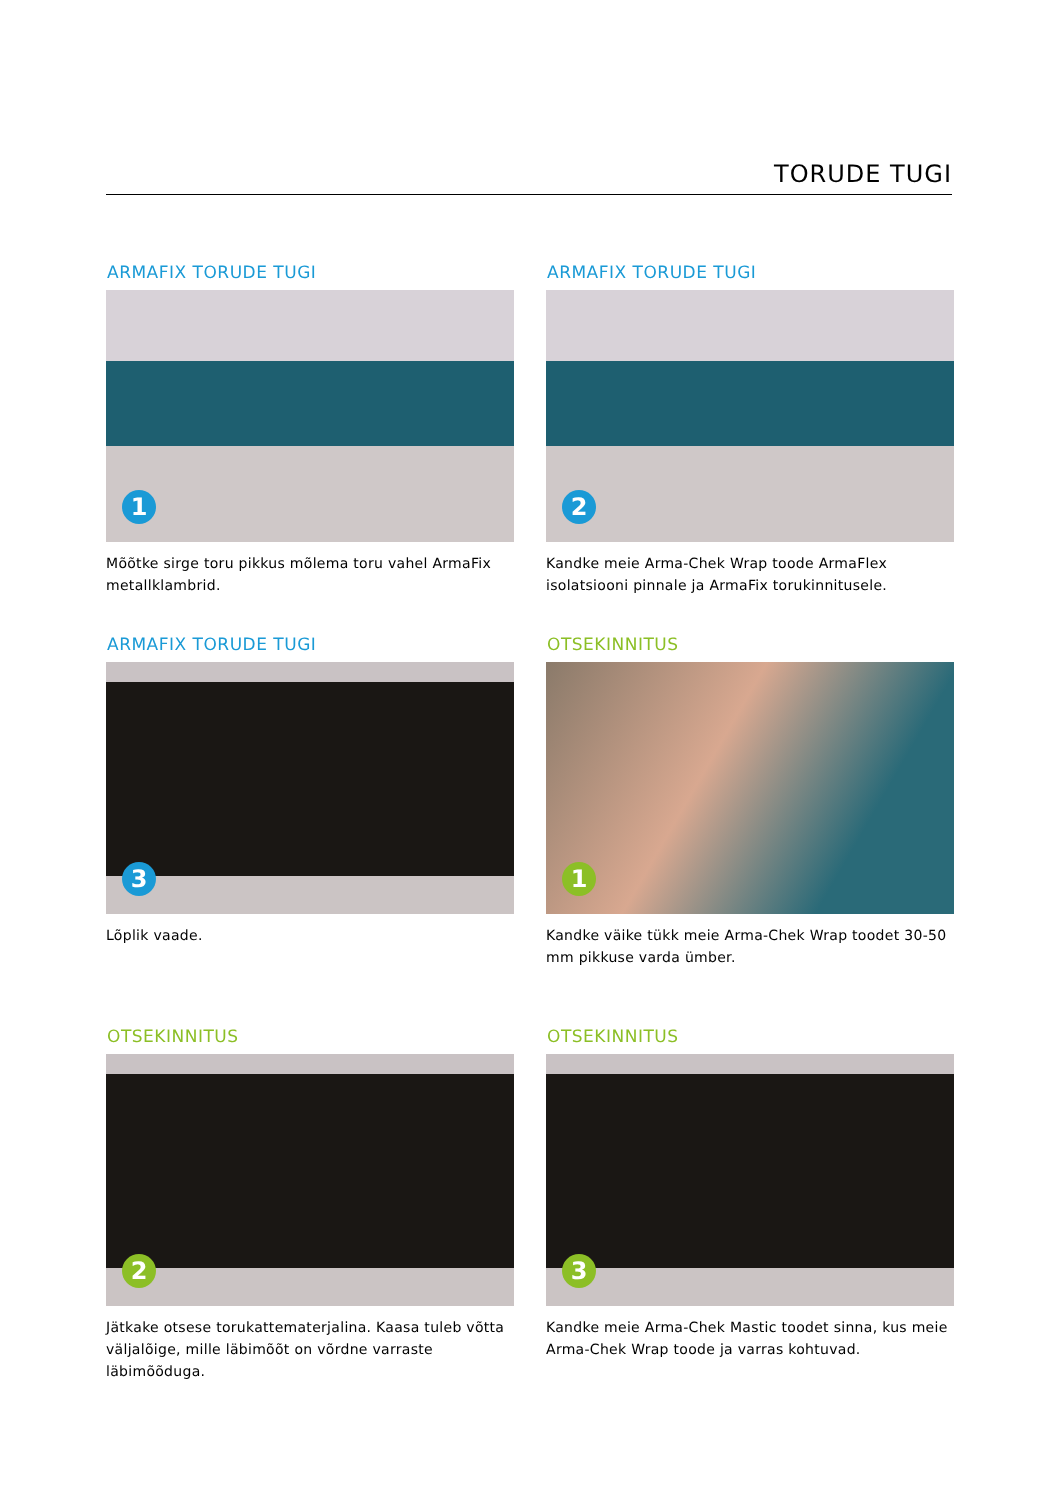TORUDE TUGI
ARMAFIX TORUDE TUGI
1
Mõõtke sirge toru pikkus mõlema toru vahel ArmaFix metallklambrid.
ARMAFIX TORUDE TUGI
2
Kandke meie Arma-Chek Wrap toode ArmaFlex isolatsiooni pinnale ja ArmaFix torukinnitusele.
ARMAFIX TORUDE TUGI
3
Lõplik vaade.
OTSEKINNITUS
1
Kandke väike tükk meie Arma-Chek Wrap toodet 30-50 mm pikkuse varda ümber.
OTSEKINNITUS
2
Jätkake otsese torukattematerjalina. Kaasa tuleb võtta väljalõige, mille läbimõõt on võrdne varraste läbimõõduga.
OTSEKINNITUS
3
Kandke meie Arma-Chek Mastic toodet sinna, kus meie Arma-Chek Wrap toode ja varras kohtuvad.